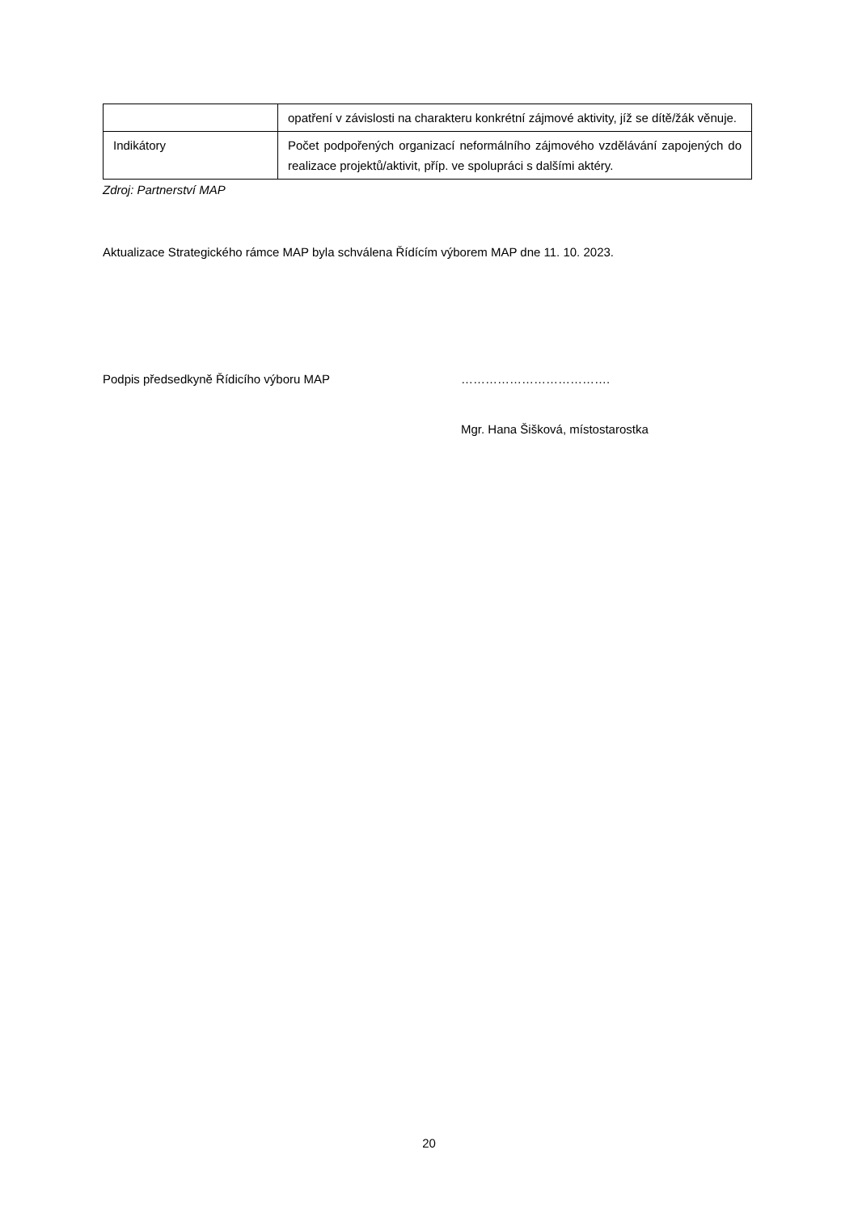| | opatření v závislosti na charakteru konkrétní zájmové aktivity, jíž se dítě/žák věnuje. |
| Indikátory | Počet podpořených organizací neformálního zájmového vzdělávání zapojených do realizace projektů/aktivit, příp. ve spolupráci s dalšími aktéry. |
Zdroj: Partnerství MAP
Aktualizace Strategického rámce MAP byla schválena Řídícím výborem MAP dne 11. 10. 2023.
Podpis předsedkyně Řídicího výboru MAP ……………………………….
Mgr. Hana Šišková, místostarostka
20